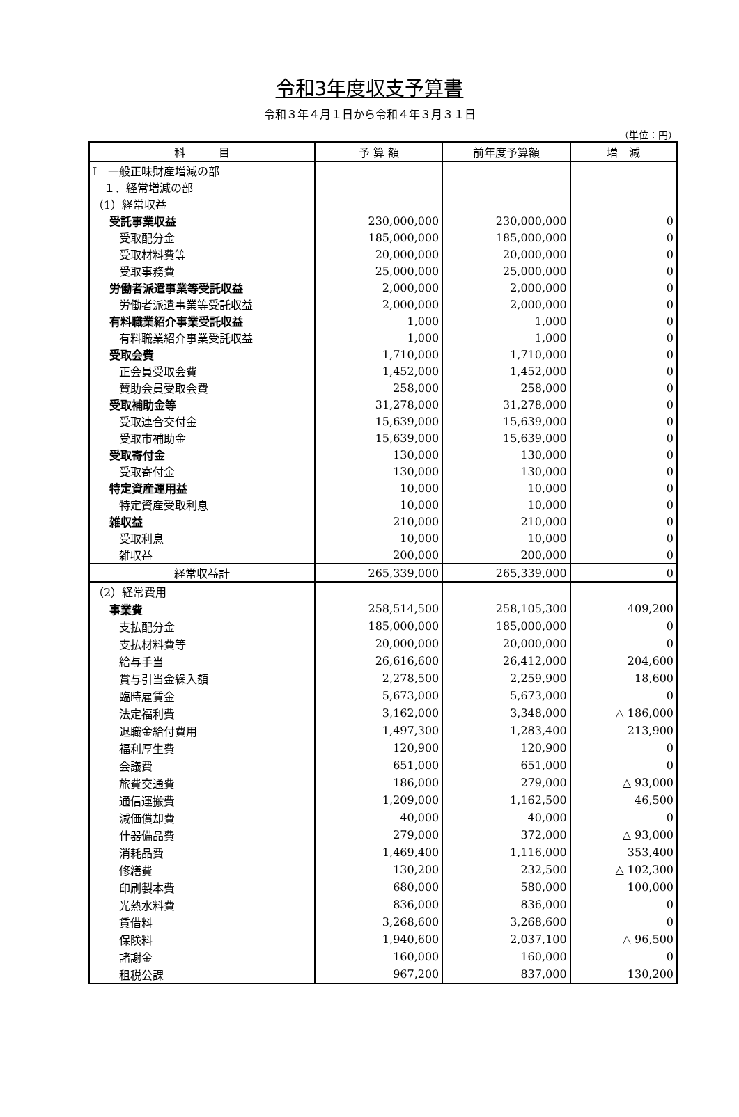令和3年度収支予算書
令和３年４月１日から令和４年３月３１日
（単位：円）
| 科 目 | 予 算 額 | 前年度予算額 | 増 減 |
| --- | --- | --- | --- |
| Ⅰ 一般正味財産増減の部 | | | |
| １．経常増減の部 | | | |
| （1）経常収益 | | | |
| 受託事業収益 | 230,000,000 | 230,000,000 | 0 |
| 受取配分金 | 185,000,000 | 185,000,000 | 0 |
| 受取材料費等 | 20,000,000 | 20,000,000 | 0 |
| 受取事務費 | 25,000,000 | 25,000,000 | 0 |
| 労働者派遣事業等受託収益 | 2,000,000 | 2,000,000 | 0 |
| 労働者派遣事業等受託収益 | 2,000,000 | 2,000,000 | 0 |
| 有料職業紹介事業受託収益 | 1,000 | 1,000 | 0 |
| 有料職業紹介事業受託収益 | 1,000 | 1,000 | 0 |
| 受取会費 | 1,710,000 | 1,710,000 | 0 |
| 正会員受取会費 | 1,452,000 | 1,452,000 | 0 |
| 賛助会員受取会費 | 258,000 | 258,000 | 0 |
| 受取補助金等 | 31,278,000 | 31,278,000 | 0 |
| 受取連合交付金 | 15,639,000 | 15,639,000 | 0 |
| 受取市補助金 | 15,639,000 | 15,639,000 | 0 |
| 受取寄付金 | 130,000 | 130,000 | 0 |
| 受取寄付金 | 130,000 | 130,000 | 0 |
| 特定資産運用益 | 10,000 | 10,000 | 0 |
| 特定資産受取利息 | 10,000 | 10,000 | 0 |
| 雑収益 | 210,000 | 210,000 | 0 |
| 受取利息 | 10,000 | 10,000 | 0 |
| 雑収益 | 200,000 | 200,000 | 0 |
| 経常収益計 | 265,339,000 | 265,339,000 | 0 |
| （2）経常費用 | | | |
| 事業費 | 258,514,500 | 258,105,300 | 409,200 |
| 支払配分金 | 185,000,000 | 185,000,000 | 0 |
| 支払材料費等 | 20,000,000 | 20,000,000 | 0 |
| 給与手当 | 26,616,600 | 26,412,000 | 204,600 |
| 賞与引当金繰入額 | 2,278,500 | 2,259,900 | 18,600 |
| 臨時雇賃金 | 5,673,000 | 5,673,000 | 0 |
| 法定福利費 | 3,162,000 | 3,348,000 | △ 186,000 |
| 退職金給付費用 | 1,497,300 | 1,283,400 | 213,900 |
| 福利厚生費 | 120,900 | 120,900 | 0 |
| 会議費 | 651,000 | 651,000 | 0 |
| 旅費交通費 | 186,000 | 279,000 | △ 93,000 |
| 通信運搬費 | 1,209,000 | 1,162,500 | 46,500 |
| 減価償却費 | 40,000 | 40,000 | 0 |
| 什器備品費 | 279,000 | 372,000 | △ 93,000 |
| 消耗品費 | 1,469,400 | 1,116,000 | 353,400 |
| 修繕費 | 130,200 | 232,500 | △ 102,300 |
| 印刷製本費 | 680,000 | 580,000 | 100,000 |
| 光熱水料費 | 836,000 | 836,000 | 0 |
| 賃借料 | 3,268,600 | 3,268,600 | 0 |
| 保険料 | 1,940,600 | 2,037,100 | △ 96,500 |
| 諸謝金 | 160,000 | 160,000 | 0 |
| 租税公課 | 967,200 | 837,000 | 130,200 |